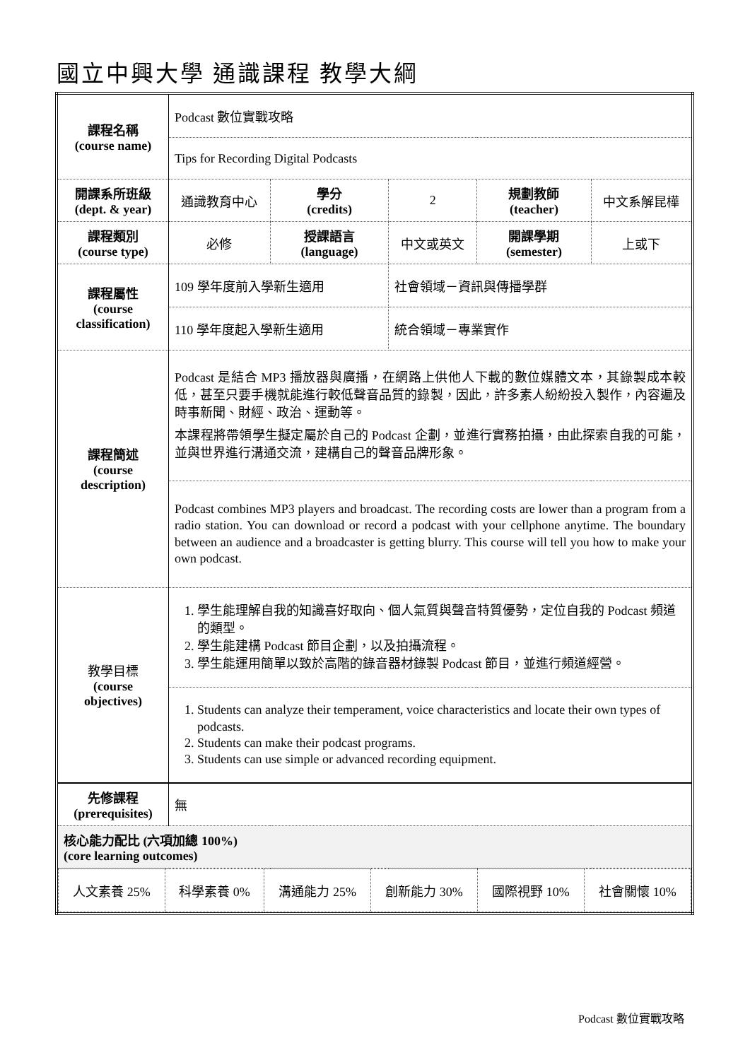國立中興大學 通識課程 教學大綱
| 課程名稱 (course name) | Podcast 數位實戰攻略 | | | | |
| | Tips for Recording Digital Podcasts | | | | |
| 開課系所班級 (dept. & year) | 通識教育中心 | 學分 (credits) | 2 | 規劃教師 (teacher) | 中文系解昆樺 |
| 課程類別 (course type) | 必修 | 授課語言 (language) | 中文或英文 | 開課學期 (semester) | 上或下 |
| 課程屬性 (course classification) | 109 學年度前入學新生適用 | | 社會領域－資訊與傳播學群 | | |
| | 110 學年度起入學新生適用 | | 統合領域－專業實作 | | |
| 課程簡述 (course description) | Podcast 是結合 MP3 播放器與廣播，在網路上供他人下載的數位媒體文本，其錄製成本較低，甚至只要手機就能進行較低聲音品質的錄製，因此，許多素人紛紛投入製作，內容遍及時事新聞、財經、政治、運動等。 本課程將帶領學生擬定屬於自己的 Podcast 企劃，並進行實務拍攝，由此探索自我的可能，並與世界進行溝通交流，建構自己的聲音品牌形象。 | | | | |
| | Podcast combines MP3 players and broadcast. The recording costs are lower than a program from a radio station. You can download or record a podcast with your cellphone anytime. The boundary between an audience and a broadcaster is getting blurry. This course will tell you how to make your own podcast. | | | | |
| 教學目標 (course objectives) | 1. 學生能理解自我的知識喜好取向、個人氣質與聲音特質優勢，定位自我的 Podcast 頻道的類型。 2. 學生能建構 Podcast 節目企劃，以及拍攝流程。 3. 學生能運用簡單以致於高階的錄音器材錄製 Podcast 節目，並進行頻道經營。 | | | | |
| | 1. Students can analyze their temperament, voice characteristics and locate their own types of podcasts. 2. Students can make their podcast programs. 3. Students can use simple or advanced recording equipment. | | | | |
| 先修課程 (prerequisites) | 無 | | | | |
| 核心能力配比 (六項加總 100%) (core learning outcomes) | | | | | |
| / 人文素養 25% / 科學素養 0% / 溝通能力 25% / 創新能力 30% / 國際視野 10% / 社會關懷 10% / | | | | | |
Podcast 數位實戰攻略